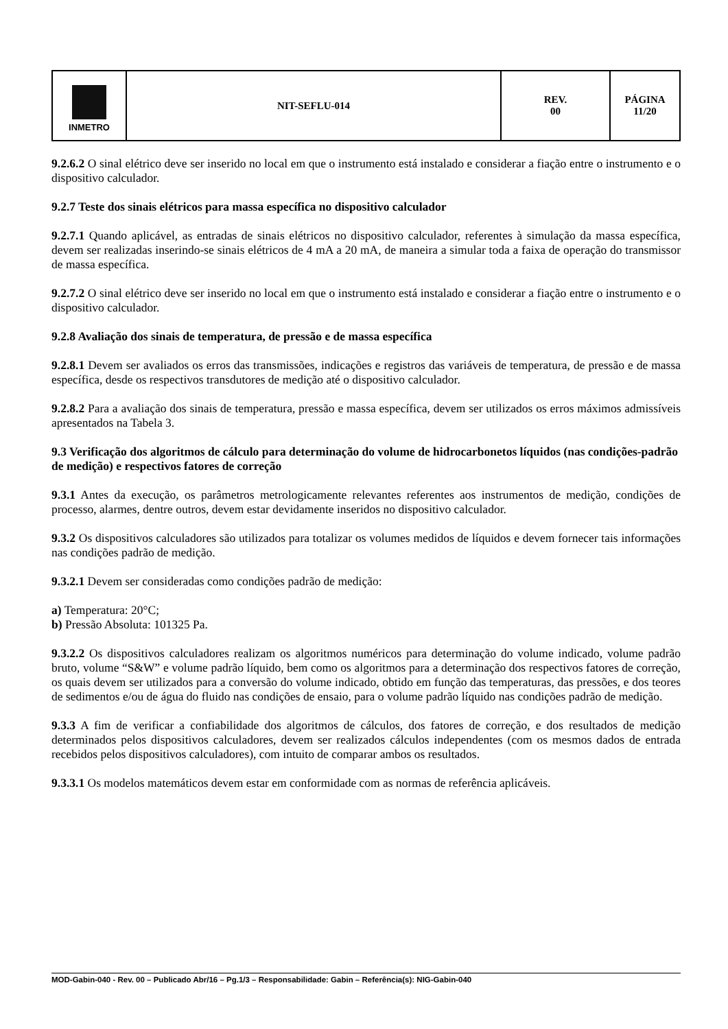| INMETRO | NIT-SEFLU-014 | REV. 00 | PÁGINA 11/20 |
9.2.6.2 O sinal elétrico deve ser inserido no local em que o instrumento está instalado e considerar a fiação entre o instrumento e o dispositivo calculador.
9.2.7 Teste dos sinais elétricos para massa específica no dispositivo calculador
9.2.7.1 Quando aplicável, as entradas de sinais elétricos no dispositivo calculador, referentes à simulação da massa específica, devem ser realizadas inserindo-se sinais elétricos de 4 mA a 20 mA, de maneira a simular toda a faixa de operação do transmissor de massa específica.
9.2.7.2 O sinal elétrico deve ser inserido no local em que o instrumento está instalado e considerar a fiação entre o instrumento e o dispositivo calculador.
9.2.8 Avaliação dos sinais de temperatura, de pressão e de massa específica
9.2.8.1 Devem ser avaliados os erros das transmissões, indicações e registros das variáveis de temperatura, de pressão e de massa específica, desde os respectivos transdutores de medição até o dispositivo calculador.
9.2.8.2 Para a avaliação dos sinais de temperatura, pressão e massa específica, devem ser utilizados os erros máximos admissíveis apresentados na Tabela 3.
9.3 Verificação dos algoritmos de cálculo para determinação do volume de hidrocarbonetos líquidos (nas condições-padrão de medição) e respectivos fatores de correção
9.3.1 Antes da execução, os parâmetros metrologicamente relevantes referentes aos instrumentos de medição, condições de processo, alarmes, dentre outros, devem estar devidamente inseridos no dispositivo calculador.
9.3.2 Os dispositivos calculadores são utilizados para totalizar os volumes medidos de líquidos e devem fornecer tais informações nas condições padrão de medição.
9.3.2.1 Devem ser consideradas como condições padrão de medição:
a) Temperatura: 20°C;
b) Pressão Absoluta: 101325 Pa.
9.3.2.2 Os dispositivos calculadores realizam os algoritmos numéricos para determinação do volume indicado, volume padrão bruto, volume “S&W” e volume padrão líquido, bem como os algoritmos para a determinação dos respectivos fatores de correção, os quais devem ser utilizados para a conversão do volume indicado, obtido em função das temperaturas, das pressões, e dos teores de sedimentos e/ou de água do fluido nas condições de ensaio, para o volume padrão líquido nas condições padrão de medição.
9.3.3 A fim de verificar a confiabilidade dos algoritmos de cálculos, dos fatores de correção, e dos resultados de medição determinados pelos dispositivos calculadores, devem ser realizados cálculos independentes (com os mesmos dados de entrada recebidos pelos dispositivos calculadores), com intuito de comparar ambos os resultados.
9.3.3.1 Os modelos matemáticos devem estar em conformidade com as normas de referência aplicáveis.
MOD-Gabin-040 - Rev. 00 – Publicado Abr/16 – Pg.1/3 – Responsabilidade: Gabin – Referência(s): NIG-Gabin-040